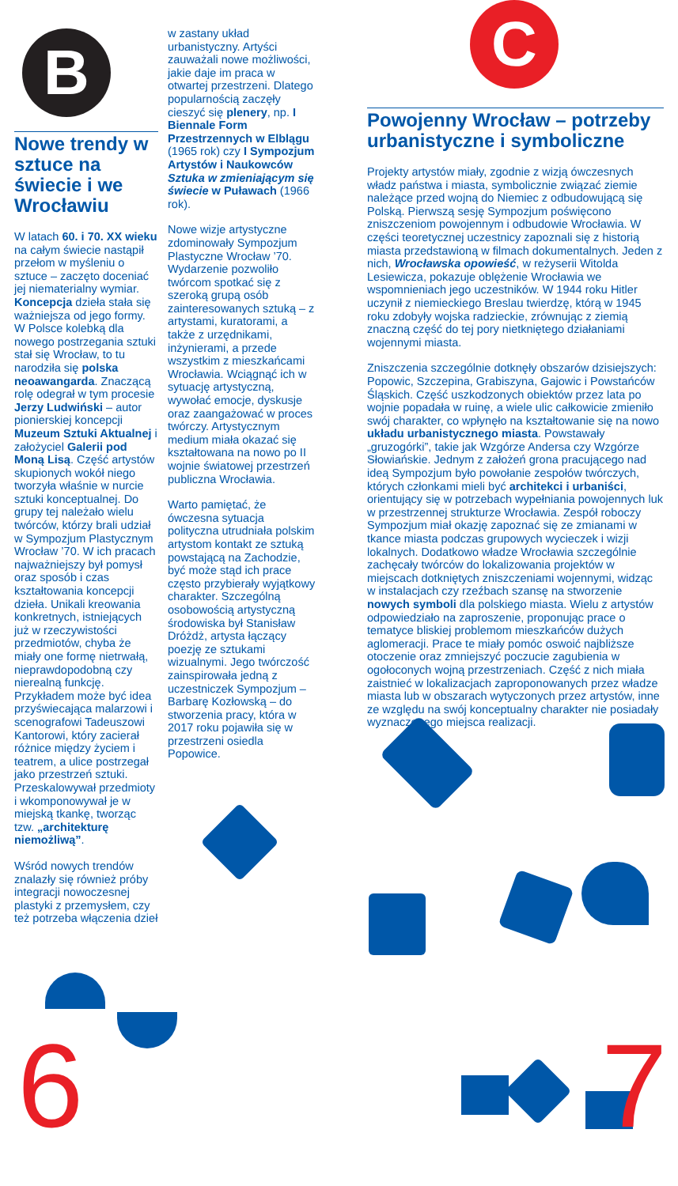B
Nowe trendy w sztuce na świecie i we Wrocławiu
W latach 60. i 70. XX wieku na całym świecie nastąpił przełom w myśleniu o sztuce – zaczęto doceniać jej niematerialny wymiar. Koncepcja dzieła stała się ważniejsza od jego formy. W Polsce kolebką dla nowego postrzegania sztuki stał się Wrocław, to tu narodziła się polska neoawangarda. Znaczącą rolę odegrał w tym procesie Jerzy Ludwiński – autor pionierskiej koncepcji Muzeum Sztuki Aktualnej i założyciel Galerii pod Moną Lisą. Część artystów skupionych wokół niego tworzyła właśnie w nurcie sztuki konceptualnej. Do grupy tej należało wielu twórców, którzy brali udział w Sympozjum Plastycznym Wrocław ’70. W ich pracach najważniejszy był pomysł oraz sposób i czas kształtowania koncepcji dzieła. Unikali kreowania konkretnych, istniejących już w rzeczywistości przedmiotów, chyba że miały one formę nietrwałą, nieprawdopodobną czy nierealną funkcję. Przykładem może być idea przyświecająca malarzowi i scenografowi Tadeuszowi Kantorowi, który zacierał różnice między życiem i teatrem, a ulice postrzegał jako przestrzeń sztuki. Przeskalowywał przedmioty i wkomponowywał je w miejską tkankę, tworząc tzw. „architekturę niemożliwą”.
Wśród nowych trendów znalazły się również próby integracji nowoczesnej plastyki z przemysłem, czy też potrzeba włączenia dzieł
w zastany układ urbanistyczny. Artyści zauważali nowe możliwości, jakie daje im praca w otwartej przestrzeni. Dlatego popularnością zaczęły cieszyć się plenery, np. I Biennale Form Przestrzennych w Elblągu (1965 rok) czy I Sympozjum Artystów i Naukowców Sztuka w zmieniającym się świecie w Puławach (1966 rok).
Nowe wizje artystyczne zdominowały Sympozjum Plastyczne Wrocław ’70. Wydarzenie pozwoliło twórcom spotkać się z szeroką grupą osób zainteresowanych sztuką – z artystami, kuratorami, a także z urzędnikami, inżynierami, a przede wszystkim z mieszkańcami Wrocławia. Wciągnąć ich w sytuację artystyczną, wywołać emocje, dyskusje oraz zaangażować w proces twórczy. Artystycznym medium miała okazać się kształtowana na nowo po II wojnie światowej przestrzeń publiczna Wrocławia.
Warto pamiętać, że ówczesna sytuacja polityczna utrudniała polskim artystom kontakt ze sztuką powstającą na Zachodzie, być może stąd ich prace często przybierały wyjątkowy charakter. Szczególną osobowością artystyczną środowiska był Stanisław Dróżdż, artysta łączący poezję ze sztukami wizualnymi. Jego twórczość zainspirowała jedną z uczestniczek Sympozjum – Barbarę Kozłowską – do stworzenia pracy, która w 2017 roku pojawiła się w przestrzeni osiedla Popowice.
C
Powojenny Wrocław – potrzeby urbanistyczne i symboliczne
Projekty artystów miały, zgodnie z wizją ówczesnych władz państwa i miasta, symbolicznie związać ziemie należące przed wojną do Niemiec z odbudowującą się Polską. Pierwszą sesję Sympozjum poświęcono zniszczeniom powojennym i odbudowie Wrocławia. W części teoretycznej uczestnicy zapoznali się z historią miasta przedstawioną w filmach dokumentalnych. Jeden z nich, Wrocławska opowieść, w reżyserii Witolda Lesiewicza, pokazuje oblężenie Wrocławia we wspomnieniach jego uczestników. W 1944 roku Hitler uczynił z niemieckiego Breslau twierdzę, którą w 1945 roku zdobyły wojska radzieckie, zrównując z ziemią znaczną część do tej pory nietkniętego działaniami wojennymi miasta.
Zniszczenia szczególnie dotknęły obszarów dzisiejszych: Popowic, Szczepina, Grabiszyna, Gajowic i Powstańców Śląskich. Część uszkodzonych obiektów przez lata po wojnie popadała w ruinę, a wiele ulic całkowicie zmieniło swój charakter, co wpłynęło na kształtowanie się na nowo układu urbanistycznego miasta. Powstawały „gruzogórki”, takie jak Wzgórze Andersa czy Wzgórze Słowiańskie. Jednym z założeń grona pracującego nad ideą Sympozjum było powołanie zespołów twórczych, których członkami mieli być architekci i urbaniści, orientujący się w potrzebach wypełniania powojennych luk w przestrzennej strukturze Wrocławia. Zespół roboczy Sympozjum miał okazję zapoznać się ze zmianami w tkance miasta podczas grupowych wycieczek i wizji lokalnych. Dodatkowo władze Wrocławia szczególnie zachęcały twórców do lokalizowania projektów w miejscach dotkniętych zniszczeniami wojennymi, widząc w instalacjach czy rzeźbach szansę na stworzenie nowych symboli dla polskiego miasta. Wielu z artystów odpowiedziało na zaproszenie, proponując prace o tematyce bliskiej problemom mieszkańców dużych aglomeracji. Prace te miały pomóc oswoić najbliższe otoczenie oraz zmniejszyć poczucie zagubienia w ogołoconych wojną przestrzeniach. Część z nich miała zaistnieć w lokalizacjach zaproponowanych przez władze miasta lub w obszarach wytyczonych przez artystów, inne ze względu na swój konceptualny charakter nie posiadały wyznaczonego miejsca realizacji.
6 7